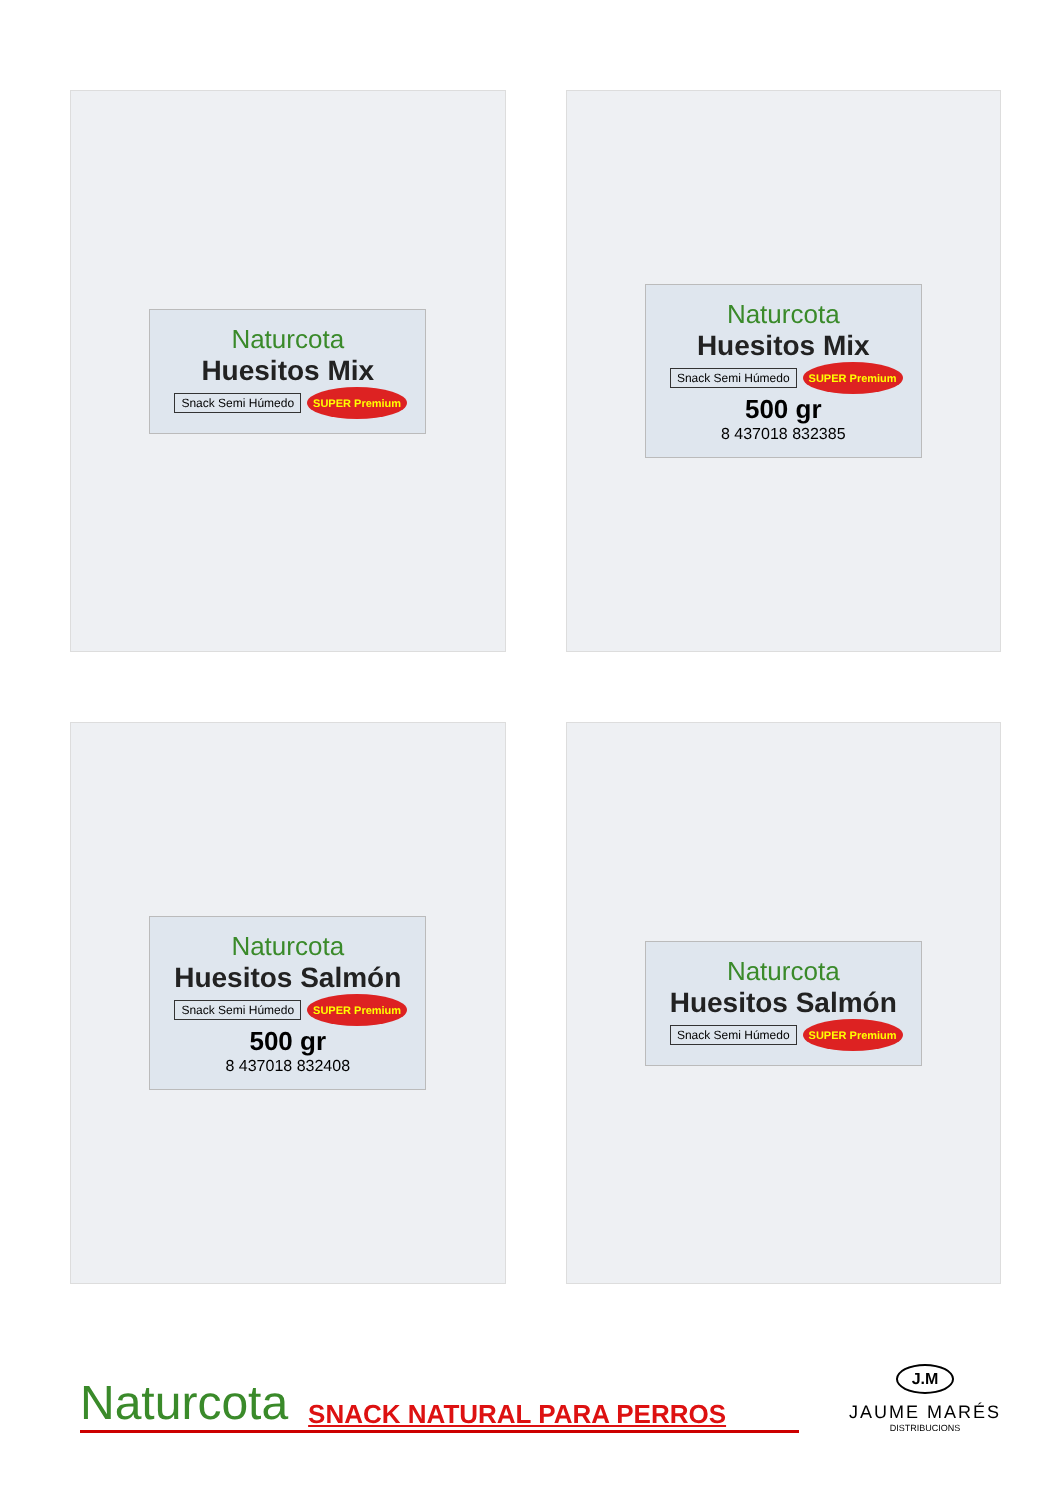Naturcota
Huesitos Mix
Snack Semi Húmedo SUPER Premium
Naturcota
Huesitos Mix
Snack Semi Húmedo SUPER Premium
500 gr
8 437018 832385
Naturcota
Huesitos Salmón
Snack Semi Húmedo SUPER Premium
500 gr
8 437018 832408
Naturcota
Huesitos Salmón
Snack Semi Húmedo SUPER Premium
Naturcota SNACK NATURAL PARA PERROS
J.M
JAUME MARÉS
DISTRIBUCIONS